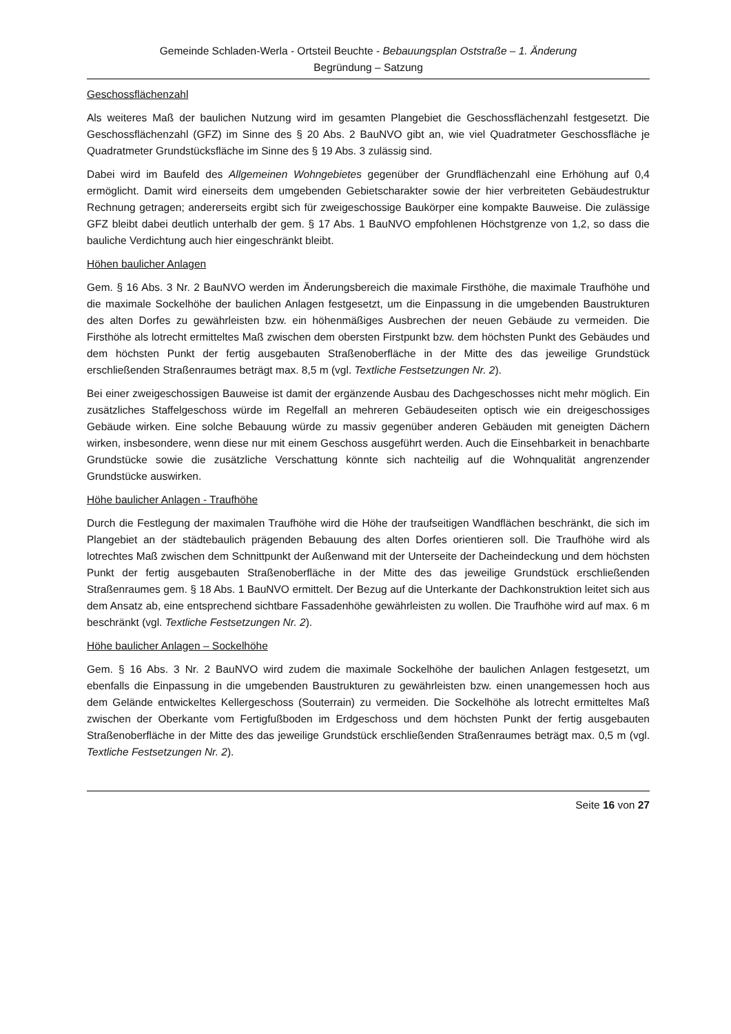Gemeinde Schladen-Werla - Ortsteil Beuchte - Bebauungsplan Oststraße – 1. Änderung
Begründung – Satzung
Geschossflächenzahl
Als weiteres Maß der baulichen Nutzung wird im gesamten Plangebiet die Geschossflächenzahl festgesetzt. Die Geschossflächenzahl (GFZ) im Sinne des § 20 Abs. 2 BauNVO gibt an, wie viel Quadratmeter Geschossfläche je Quadratmeter Grundstücksfläche im Sinne des § 19 Abs. 3 zulässig sind.
Dabei wird im Baufeld des Allgemeinen Wohngebietes gegenüber der Grundflächenzahl eine Erhöhung auf 0,4 ermöglicht. Damit wird einerseits dem umgebenden Gebietscharakter sowie der hier verbreiteten Gebäudestruktur Rechnung getragen; andererseits ergibt sich für zweigeschossige Baukörper eine kompakte Bauweise. Die zulässige GFZ bleibt dabei deutlich unterhalb der gem. § 17 Abs. 1 BauNVO empfohlenen Höchstgrenze von 1,2, so dass die bauliche Verdichtung auch hier eingeschränkt bleibt.
Höhen baulicher Anlagen
Gem. § 16 Abs. 3 Nr. 2 BauNVO werden im Änderungsbereich die maximale Firsthöhe, die maximale Traufhöhe und die maximale Sockelhöhe der baulichen Anlagen festgesetzt, um die Einpassung in die umgebenden Baustrukturen des alten Dorfes zu gewährleisten bzw. ein höhenmäßiges Ausbrechen der neuen Gebäude zu vermeiden. Die Firsthöhe als lotrecht ermitteltes Maß zwischen dem obersten Firstpunkt bzw. dem höchsten Punkt des Gebäudes und dem höchsten Punkt der fertig ausgebauten Straßenoberfläche in der Mitte des das jeweilige Grundstück erschließenden Straßenraumes beträgt max. 8,5 m (vgl. Textliche Festsetzungen Nr. 2).
Bei einer zweigeschossigen Bauweise ist damit der ergänzende Ausbau des Dachgeschosses nicht mehr möglich. Ein zusätzliches Staffelgeschoss würde im Regelfall an mehreren Gebäudeseiten optisch wie ein dreigeschossiges Gebäude wirken. Eine solche Bebauung würde zu massiv gegenüber anderen Gebäuden mit geneigten Dächern wirken, insbesondere, wenn diese nur mit einem Geschoss ausgeführt werden. Auch die Einsehbarkeit in benachbarte Grundstücke sowie die zusätzliche Verschattung könnte sich nachteilig auf die Wohnqualität angrenzender Grundstücke auswirken.
Höhe baulicher Anlagen - Traufhöhe
Durch die Festlegung der maximalen Traufhöhe wird die Höhe der traufseitigen Wandflächen beschränkt, die sich im Plangebiet an der städtebaulich prägenden Bebauung des alten Dorfes orientieren soll. Die Traufhöhe wird als lotrechtes Maß zwischen dem Schnittpunkt der Außenwand mit der Unterseite der Dacheindeckung und dem höchsten Punkt der fertig ausgebauten Straßenoberfläche in der Mitte des das jeweilige Grundstück erschließenden Straßenraumes gem. § 18 Abs. 1 BauNVO ermittelt. Der Bezug auf die Unterkante der Dachkonstruktion leitet sich aus dem Ansatz ab, eine entsprechend sichtbare Fassadenhöhe gewährleisten zu wollen. Die Traufhöhe wird auf max. 6 m beschränkt (vgl. Textliche Festsetzungen Nr. 2).
Höhe baulicher Anlagen – Sockelhöhe
Gem. § 16 Abs. 3 Nr. 2 BauNVO wird zudem die maximale Sockelhöhe der baulichen Anlagen festgesetzt, um ebenfalls die Einpassung in die umgebenden Baustrukturen zu gewährleisten bzw. einen unangemessen hoch aus dem Gelände entwickeltes Kellergeschoss (Souterrain) zu vermeiden. Die Sockelhöhe als lotrecht ermitteltes Maß zwischen der Oberkante vom Fertigfußboden im Erdgeschoss und dem höchsten Punkt der fertig ausgebauten Straßenoberfläche in der Mitte des das jeweilige Grundstück erschließenden Straßenraumes beträgt max. 0,5 m (vgl. Textliche Festsetzungen Nr. 2).
Seite 16 von 27